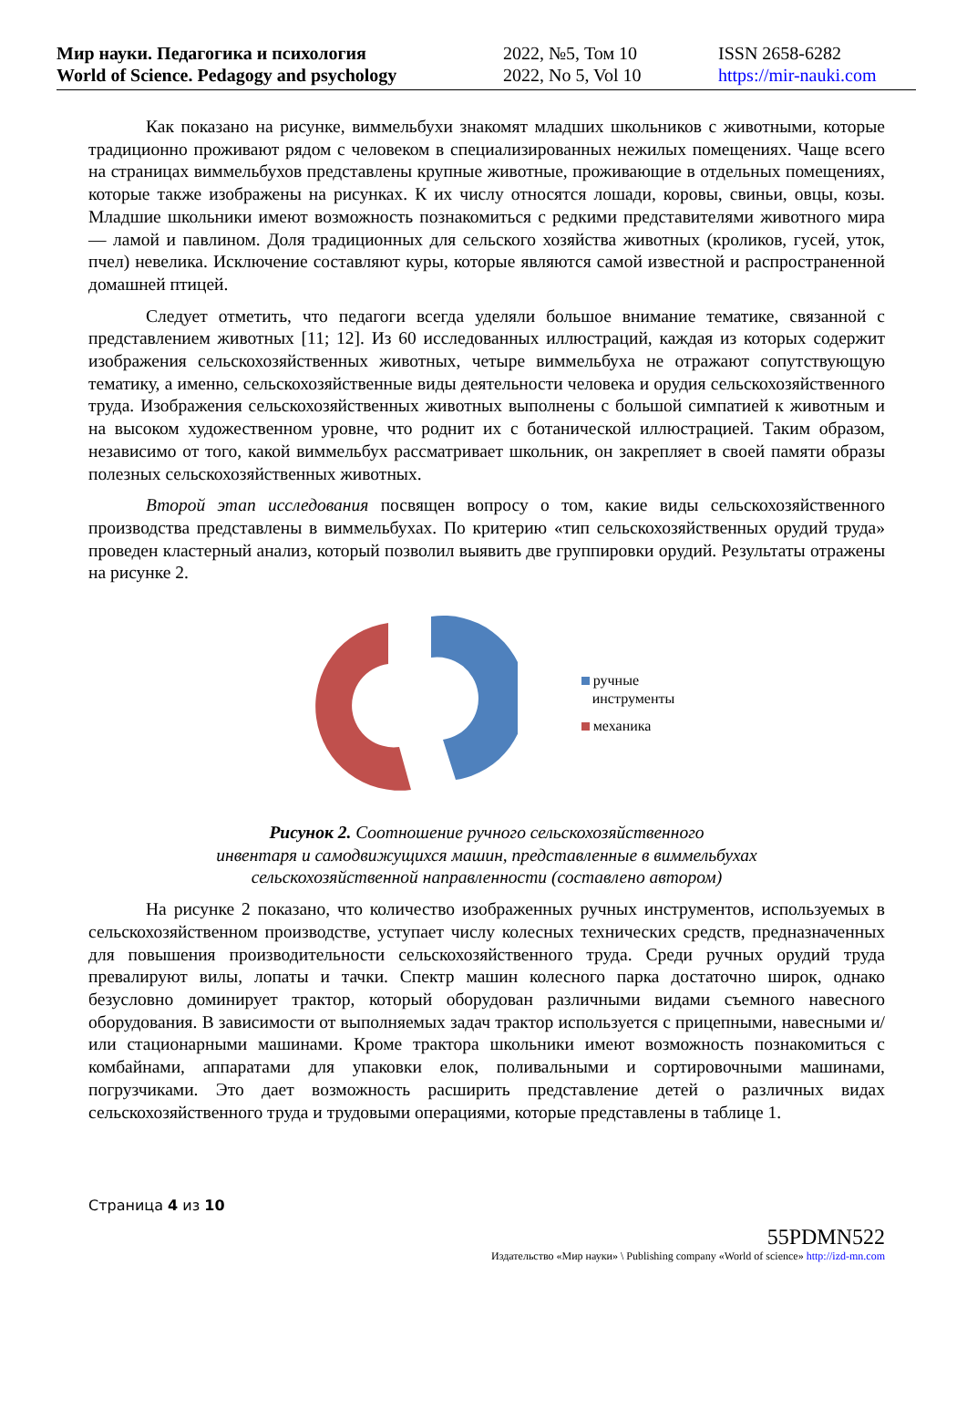Мир науки. Педагогика и психология
World of Science. Pedagogy and psychology
2022, №5, Том 10
2022, No 5, Vol 10
ISSN 2658-6282
https://mir-nauki.com
Как показано на рисунке, виммельбухи знакомят младших школьников с животными, которые традиционно проживают рядом с человеком в специализированных нежилых помещениях. Чаще всего на страницах виммельбухов представлены крупные животные, проживающие в отдельных помещениях, которые также изображены на рисунках. К их числу относятся лошади, коровы, свиньи, овцы, козы. Младшие школьники имеют возможность познакомиться с редкими представителями животного мира — ламой и павлином. Доля традиционных для сельского хозяйства животных (кроликов, гусей, уток, пчел) невелика. Исключение составляют куры, которые являются самой известной и распространенной домашней птицей.
Следует отметить, что педагоги всегда уделяли большое внимание тематике, связанной с представлением животных [11; 12]. Из 60 исследованных иллюстраций, каждая из которых содержит изображения сельскохозяйственных животных, четыре виммельбуха не отражают сопутствующую тематику, а именно, сельскохозяйственные виды деятельности человека и орудия сельскохозяйственного труда. Изображения сельскохозяйственных животных выполнены с большой симпатией к животным и на высоком художественном уровне, что роднит их с ботанической иллюстрацией. Таким образом, независимо от того, какой виммельбух рассматривает школьник, он закрепляет в своей памяти образы полезных сельскохозяйственных животных.
Второй этап исследования посвящен вопросу о том, какие виды сельскохозяйственного производства представлены в виммельбухах. По критерию «тип сельскохозяйственных орудий труда» проведен кластерный анализ, который позволил выявить две группировки орудий. Результаты отражены на рисунке 2.
ручные
инструменты
механика
Рисунок 2. Соотношение ручного сельскохозяйственного
инвентаря и самодвижущихся машин, представленные в виммельбухах
сельскохозяйственной направленности (составлено автором)
На рисунке 2 показано, что количество изображенных ручных инструментов, используемых в сельскохозяйственном производстве, уступает числу колесных технических средств, предназначенных для повышения производительности сельскохозяйственного труда. Среди ручных орудий труда превалируют вилы, лопаты и тачки. Спектр машин колесного парка достаточно широк, однако безусловно доминирует трактор, который оборудован различными видами съемного навесного оборудования. В зависимости от выполняемых задач трактор используется с прицепными, навесными и/или стационарными машинами. Кроме трактора школьники имеют возможность познакомиться с комбайнами, аппаратами для упаковки елок, поливальными и сортировочными машинами, погрузчиками. Это дает возможность расширить представление детей о различных видах сельскохозяйственного труда и трудовыми операциями, которые представлены в таблице 1.
Страница 4 из 10
55PDMN522
Издательство «Мир науки» \ Publishing company «World of science» http://izd-mn.com